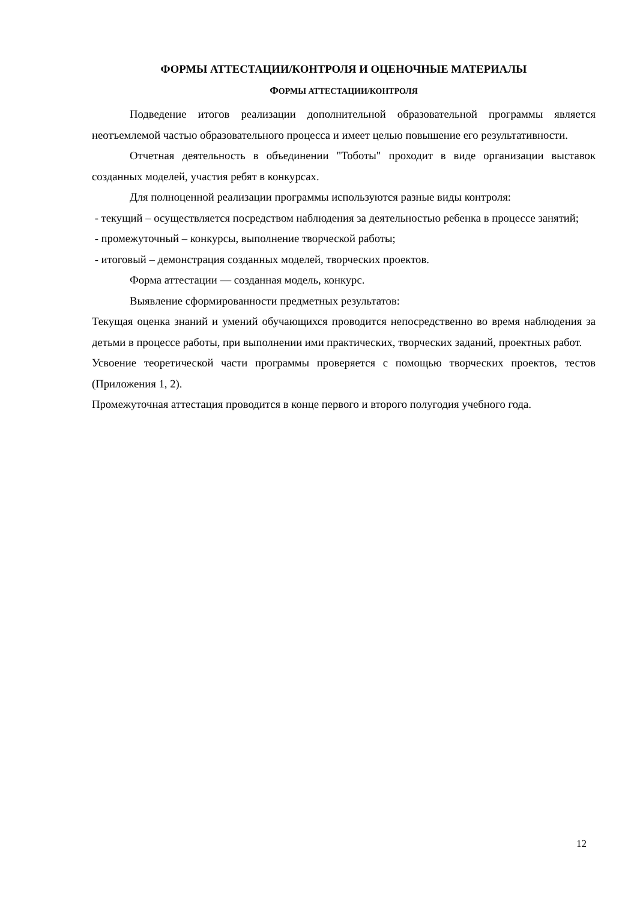ФОРМЫ АТТЕСТАЦИИ/КОНТРОЛЯ И ОЦЕНОЧНЫЕ МАТЕРИАЛЫ
ФОРМЫ АТТЕСТАЦИИ/КОНТРОЛЯ
Подведение итогов реализации дополнительной образовательной программы является неотъемлемой частью образовательного процесса и имеет целью повышение его результативности.
Отчетная деятельность в объединении "Тоботы" проходит в виде организации выставок созданных моделей, участия ребят в конкурсах.
Для полноценной реализации программы используются разные виды контроля:
- текущий – осуществляется посредством наблюдения за деятельностью ребенка в процессе занятий;
- промежуточный – конкурсы, выполнение творческой работы;
- итоговый – демонстрация созданных моделей, творческих проектов.
Форма аттестации — созданная модель, конкурс.
Выявление сформированности предметных результатов:
Текущая оценка знаний и умений обучающихся проводится непосредственно во время наблюдения за детьми в процессе работы, при выполнении ими практических, творческих заданий, проектных работ.
Усвоение теоретической части программы проверяется с помощью творческих проектов, тестов (Приложения 1, 2).
Промежуточная аттестация проводится в конце первого и второго полугодия учебного года.
12